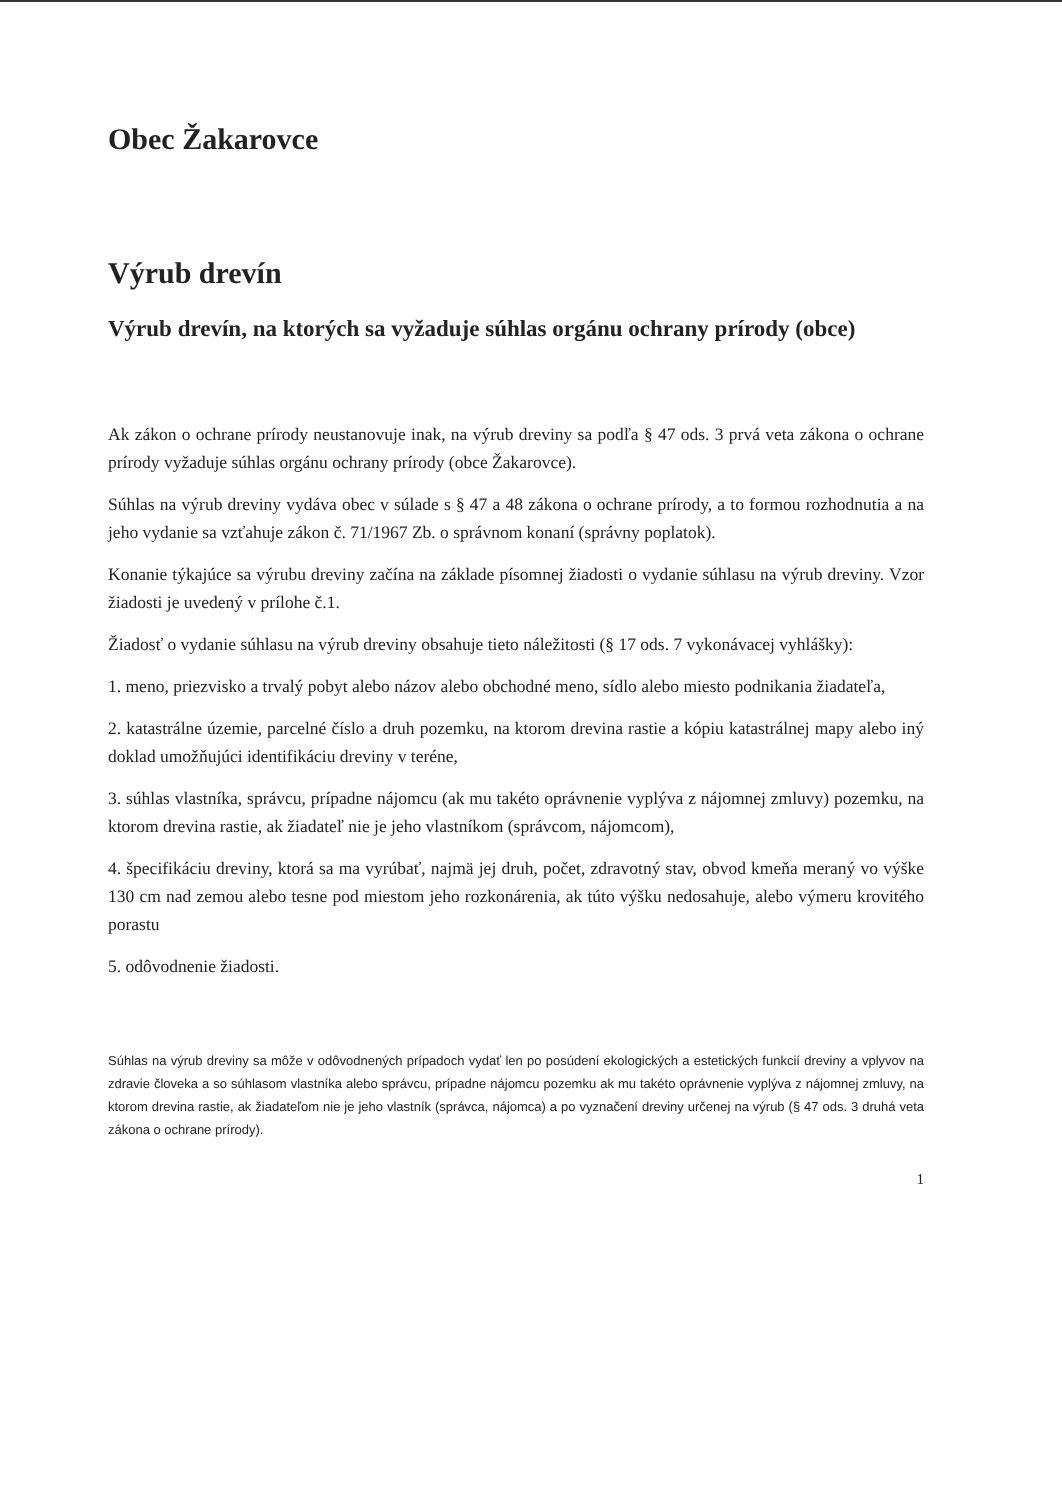Obec Žakarovce
Výrub drevín
Výrub drevín, na ktorých sa vyžaduje súhlas orgánu ochrany prírody (obce)
Ak zákon o ochrane prírody neustanovuje inak, na výrub dreviny sa podľa § 47 ods. 3 prvá veta zákona o ochrane prírody vyžaduje súhlas orgánu ochrany prírody (obce Žakarovce).
Súhlas na výrub dreviny vydáva obec v súlade s § 47 a 48 zákona o ochrane prírody, a to formou rozhodnutia a na jeho vydanie sa vzťahuje zákon č. 71/1967 Zb. o správnom konaní (správny poplatok).
Konanie týkajúce sa výrubu dreviny začína na základe písomnej žiadosti o vydanie súhlasu na výrub dreviny. Vzor žiadosti je uvedený v prílohe č.1.
Žiadosť o vydanie súhlasu na výrub dreviny obsahuje tieto náležitosti (§ 17 ods. 7 vykonávacej vyhlášky):
1. meno, priezvisko a trvalý pobyt alebo názov alebo obchodné meno, sídlo alebo miesto podnikania žiadateľa,
2. katastrálne územie, parcelné číslo a druh pozemku, na ktorom drevina rastie a kópiu katastrálnej mapy alebo iný doklad umožňujúci identifikáciu dreviny v teréne,
3. súhlas vlastníka, správcu, prípadne nájomcu (ak mu takéto oprávnenie vyplýva z nájomnej zmluvy) pozemku, na ktorom drevina rastie, ak žiadateľ nie je jeho vlastníkom (správcom, nájomcom),
4. špecifikáciu dreviny, ktorá sa ma vyrúbať, najmä jej druh, počet, zdravotný stav, obvod kmeňa meraný vo výške 130 cm nad zemou alebo tesne pod miestom jeho rozkonárenia, ak túto výšku nedosahuje, alebo výmeru krovitého porastu
5. odôvodnenie žiadosti.
Súhlas na výrub dreviny sa môže v odôvodnených prípadoch vydať len po posúdení ekologických a estetických funkcií dreviny a vplyvov na zdravie človeka a so súhlasom vlastníka alebo správcu, prípadne nájomcu pozemku ak mu takéto oprávnenie vyplýva z nájomnej zmluvy, na ktorom drevina rastie, ak žiadateľom nie je jeho vlastník (správca, nájomca) a po vyznačení dreviny určenej na výrub (§ 47 ods. 3 druhá veta zákona o ochrane prírody).
1